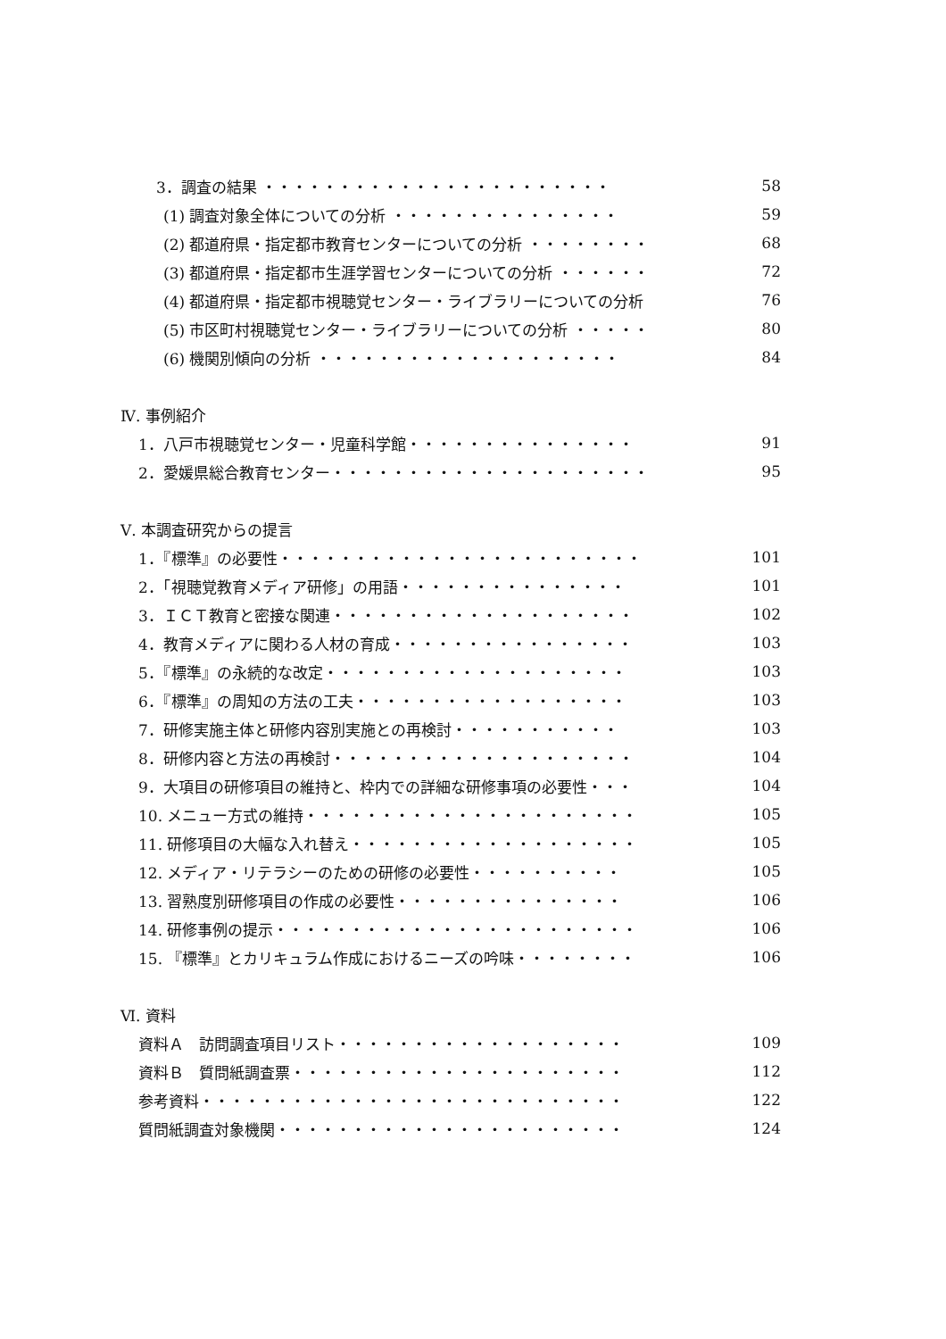3．調査の結果 ・・・・・・・・・・・・・・・・・・・・・・・ 58
(1) 調査対象全体についての分析 ・・・・・・・・・・・・・・・ 59
(2) 都道府県・指定都市教育センターについての分析 ・・・・・・・・ 68
(3) 都道府県・指定都市生涯学習センターについての分析 ・・・・・・ 72
(4) 都道府県・指定都市視聴覚センター・ライブラリーについての分析 76
(5) 市区町村視聴覚センター・ライブラリーについての分析 ・・・・・ 80
(6) 機関別傾向の分析 ・・・・・・・・・・・・・・・・・・・・ 84
Ⅳ. 事例紹介
1．八戸市視聴覚センター・児童科学館・・・・・・・・・・・・・・・ 91
2．愛媛県総合教育センター・・・・・・・・・・・・・・・・・・・・・ 95
Ⅴ. 本調査研究からの提言
1．『標準』の必要性・・・・・・・・・・・・・・・・・・・・・・・・ 101
2．「視聴覚教育メディア研修」の用語・・・・・・・・・・・・・・・ 101
3．ＩＣＴ教育と密接な関連・・・・・・・・・・・・・・・・・・・・ 102
4．教育メディアに関わる人材の育成・・・・・・・・・・・・・・・・ 103
5．『標準』の永続的な改定・・・・・・・・・・・・・・・・・・・・ 103
6．『標準』の周知の方法の工夫・・・・・・・・・・・・・・・・・・ 103
7．研修実施主体と研修内容別実施との再検討・・・・・・・・・・・ 103
8．研修内容と方法の再検討・・・・・・・・・・・・・・・・・・・・ 104
9．大項目の研修項目の維持と、枠内での詳細な研修事項の必要性・・・ 104
10. メニュー方式の維持・・・・・・・・・・・・・・・・・・・・・・ 105
11. 研修項目の大幅な入れ替え・・・・・・・・・・・・・・・・・・・ 105
12. メディア・リテラシーのための研修の必要性・・・・・・・・・・ 105
13. 習熟度別研修項目の作成の必要性・・・・・・・・・・・・・・・ 106
14. 研修事例の提示・・・・・・・・・・・・・・・・・・・・・・・・ 106
15. 『標準』とカリキュラム作成におけるニーズの吟味・・・・・・・・ 106
Ⅵ. 資料
資料Ａ　訪問調査項目リスト・・・・・・・・・・・・・・・・・・・ 109
資料Ｂ　質問紙調査票・・・・・・・・・・・・・・・・・・・・・・ 112
参考資料・・・・・・・・・・・・・・・・・・・・・・・・・・・・ 122
質問紙調査対象機関・・・・・・・・・・・・・・・・・・・・・・・ 124